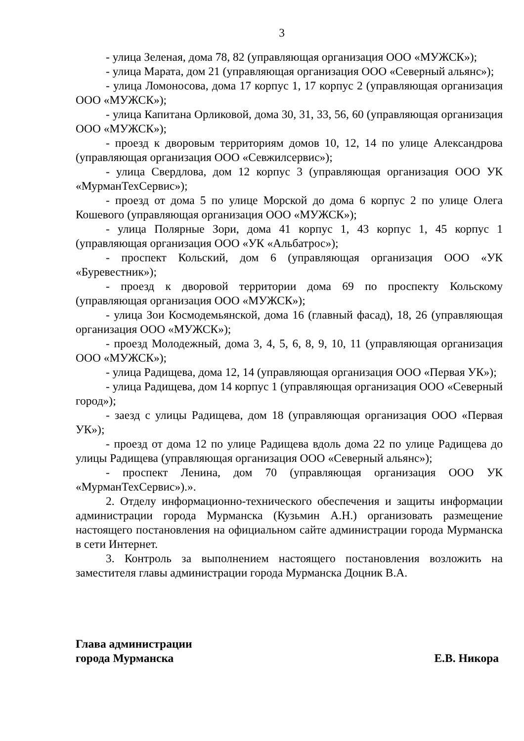3
- улица Зеленая, дома 78, 82 (управляющая организация ООО «МУЖСК»);
- улица Марата, дом 21 (управляющая организация ООО «Северный альянс»);
- улица Ломоносова, дома 17 корпус 1, 17 корпус 2 (управляющая организация ООО «МУЖСК»);
- улица Капитана Орликовой, дома 30, 31, 33, 56, 60 (управляющая организация ООО «МУЖСК»);
- проезд к дворовым территориям домов 10, 12, 14 по улице Александрова (управляющая организация ООО «Севжилсервис»);
- улица Свердлова, дом 12 корпус 3 (управляющая организация ООО УК «МурманТехСервис»);
- проезд от дома 5 по улице Морской до дома 6 корпус 2 по улице Олега Кошевого (управляющая организация ООО «МУЖСК»);
- улица Полярные Зори, дома 41 корпус 1, 43 корпус 1, 45 корпус 1 (управляющая организация ООО «УК «Альбатрос»);
- проспект Кольский, дом 6 (управляющая организация ООО «УК «Буревестник»);
- проезд к дворовой территории дома 69 по проспекту Кольскому (управляющая организация ООО «МУЖСК»);
- улица Зои Космодемьянской, дома 16 (главный фасад), 18, 26 (управляющая организация ООО «МУЖСК»);
- проезд Молодежный, дома 3, 4, 5, 6, 8, 9, 10, 11 (управляющая организация ООО «МУЖСК»);
- улица Радищева, дома 12, 14 (управляющая организация ООО «Первая УК»);
- улица Радищева, дом 14 корпус 1 (управляющая организация ООО «Северный город»);
- заезд с улицы Радищева, дом 18 (управляющая организация ООО «Первая УК»);
- проезд от дома 12 по улице Радищева вдоль дома 22 по улице Радищева до улицы Радищева (управляющая организация ООО «Северный альянс»);
- проспект Ленина, дом 70 (управляющая организация ООО УК «МурманТехСервис»).».
2. Отделу информационно-технического обеспечения и защиты информации администрации города Мурманска (Кузьмин А.Н.) организовать размещение настоящего постановления на официальном сайте администрации города Мурманска в сети Интернет.
3. Контроль за выполнением настоящего постановления возложить на заместителя главы администрации города Мурманска Доцник В.А.
Глава администрации
города Мурманска
Е.В. Никора